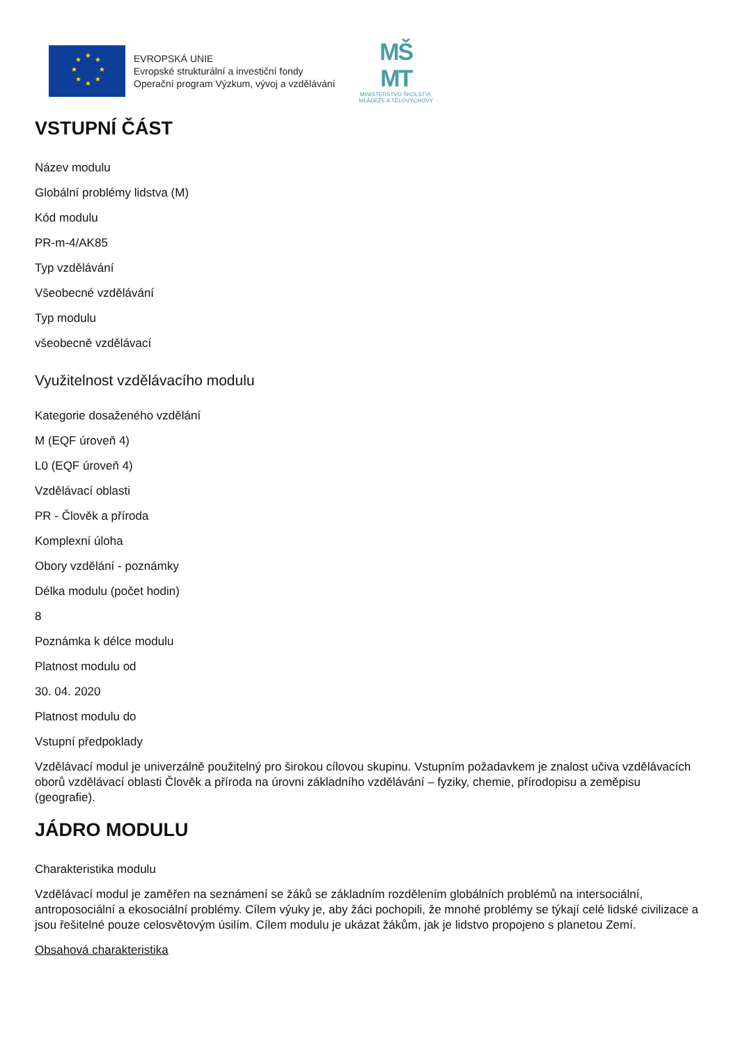★
★
★
★
★
★
★
★
EVROPSKÁ UNIE
Evropské strukturální a investiční fondy
Operační program Výzkum, vývoj a vzdělávání
MŠ
MT
MINISTERSTVO ŠKOLSTVÍ,
MLÁDEŽE A TĚLOVÝCHOVY
VSTUPNÍ ČÁST
Název modulu
Globální problémy lidstva (M)
Kód modulu
PR-m-4/AK85
Typ vzdělávání
Všeobecné vzdělávání
Typ modulu
všeobecně vzdělávací
Využitelnost vzdělávacího modulu
Kategorie dosaženého vzdělání
M (EQF úroveň 4)
L0 (EQF úroveň 4)
Vzdělávací oblasti
PR - Člověk a příroda
Komplexní úloha
Obory vzdělání - poznámky
Délka modulu (počet hodin)
8
Poznámka k délce modulu
Platnost modulu od
30. 04. 2020
Platnost modulu do
Vstupní předpoklady
Vzdělávací modul je univerzálně použitelný pro širokou cílovou skupinu. Vstupním požadavkem je znalost učiva vzdělávacích oborů vzdělávací oblasti Člověk a příroda na úrovni základního vzdělávání – fyziky, chemie, přírodopisu a zeměpisu (geografie).
JÁDRO MODULU
Charakteristika modulu
Vzdělávací modul je zaměřen na seznámení se žáků se základním rozdělením globálních problémů na intersociální, antroposociální a ekosociální problémy. Cílem výuky je, aby žáci pochopili, že mnohé problémy se týkají celé lidské civilizace a jsou řešitelné pouze celosvětovým úsilím. Cílem modulu je ukázat žákům, jak je lidstvo propojeno s planetou Zemí.
Obsahová charakteristika